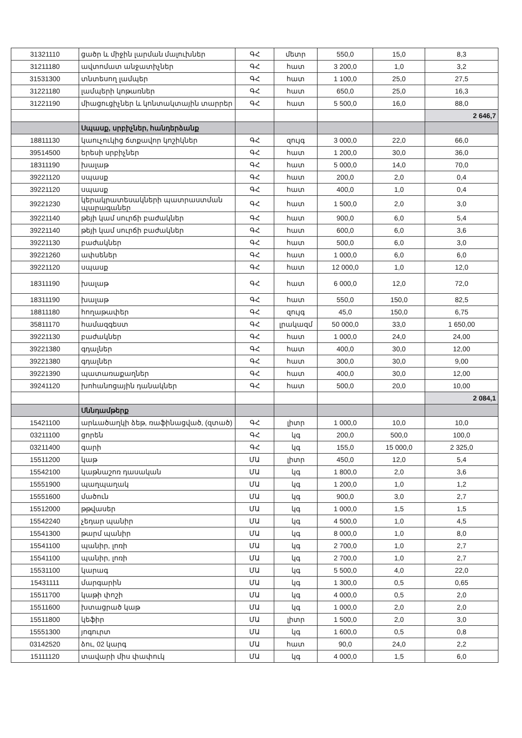| 31321110 | ցածր և միջին լարման մալուխներ | ԳՀ | մետր | 550,0 | 15,0 | 8,3 |
| 31211180 | ավտոմատ անջատիչներ | ԳՀ | հատ | 3 200,0 | 1,0 | 3,2 |
| 31531300 | տնտեսող լամպեր | ԳՀ | հատ | 1 100,0 | 25,0 | 27,5 |
| 31221180 | լամպերի կոթառներ | ԳՀ | հատ | 650,0 | 25,0 | 16,3 |
| 31221190 | միացուցիչներ և կոնտակտային տարրեր | ԳՀ | հատ | 5 500,0 | 16,0 | 88,0 |
| | | | | | | 2 646,7 |
| | Սպասք, սրբիչներ, հանդերձանք | | | | | |
| 18811130 | կաուչուկից ճտքավոր կոշիկներ | ԳՀ | զույգ | 3 000,0 | 22,0 | 66,0 |
| 39514500 | երեսի սրբիչներ | ԳՀ | հատ | 1 200,0 | 30,0 | 36,0 |
| 18311190 | խալաթ | ԳՀ | հատ | 5 000,0 | 14,0 | 70,0 |
| 39221120 | սպասք | ԳՀ | հատ | 200,0 | 2,0 | 0,4 |
| 39221120 | սպասք | ԳՀ | հատ | 400,0 | 1,0 | 0,4 |
| 39221230 | կերակրատեսակների պատրաստման պարագաներ | ԳՀ | հատ | 1 500,0 | 2,0 | 3,0 |
| 39221140 | թեյի կամ սուրճի բաժակներ | ԳՀ | հատ | 900,0 | 6,0 | 5,4 |
| 39221140 | թեյի կամ սուրճի բաժակներ | ԳՀ | հատ | 600,0 | 6,0 | 3,6 |
| 39221130 | բաժակներ | ԳՀ | հատ | 500,0 | 6,0 | 3,0 |
| 39221260 | ափսեներ | ԳՀ | հատ | 1 000,0 | 6,0 | 6,0 |
| 39221120 | սպասք | ԳՀ | հատ | 12 000,0 | 1,0 | 12,0 |
| 18311190 | խալաթ | ԳՀ | հատ | 6 000,0 | 12,0 | 72,0 |
| 18311190 | խալաթ | ԳՀ | հատ | 550,0 | 150,0 | 82,5 |
| 18811180 | հողաթափեր | ԳՀ | զույգ | 45,0 | 150,0 | 6,75 |
| 35811170 | համազգեստ | ԳՀ | լրակազմ | 50 000,0 | 33,0 | 1 650,00 |
| 39221130 | բաժակներ | ԳՀ | հատ | 1 000,0 | 24,0 | 24,00 |
| 39221380 | գդալներ | ԳՀ | հատ | 400,0 | 30,0 | 12,00 |
| 39221380 | գդալներ | ԳՀ | հատ | 300,0 | 30,0 | 9,00 |
| 39221390 | պատառաքաղներ | ԳՀ | հատ | 400,0 | 30,0 | 12,00 |
| 39241120 | խոհանոցային դանակներ | ԳՀ | հատ | 500,0 | 20,0 | 10,00 |
| | | | | | | 2 084,1 |
| | Սննդամթերք | | | | | |
| 15421100 | արևածաղկի ձեթ, ռաֆինացված, (զտած) | ԳՀ | լիտր | 1 000,0 | 10,0 | 10,0 |
| 03211100 | ցորեն | ԳՀ | կգ | 200,0 | 500,0 | 100,0 |
| 03211400 | գարի | ԳՀ | կգ | 155,0 | 15 000,0 | 2 325,0 |
| 15511200 | կաթ | ՄԱ | լիտր | 450,0 | 12,0 | 5,4 |
| 15542100 | կաթնաշոռ դասական | ՄԱ | կգ | 1 800,0 | 2,0 | 3,6 |
| 15551900 | պաղպաղակ | ՄԱ | կգ | 1 200,0 | 1,0 | 1,2 |
| 15551600 | մածուն | ՄԱ | կգ | 900,0 | 3,0 | 2,7 |
| 15512000 | թթվասեր | ՄԱ | կգ | 1 000,0 | 1,5 | 1,5 |
| 15542240 | չեդար պանիր | ՄԱ | կգ | 4 500,0 | 1,0 | 4,5 |
| 15541300 | թարմ պանիր | ՄԱ | կգ | 8 000,0 | 1,0 | 8,0 |
| 15541100 | պանիր, լոռի | ՄԱ | կգ | 2 700,0 | 1,0 | 2,7 |
| 15541100 | պանիր, լոռի | ՄԱ | կգ | 2 700,0 | 1,0 | 2,7 |
| 15531100 | կարագ | ՄԱ | կգ | 5 500,0 | 4,0 | 22,0 |
| 15431111 | մարգարին | ՄԱ | կգ | 1 300,0 | 0,5 | 0,65 |
| 15511700 | կաթի փոշի | ՄԱ | կգ | 4 000,0 | 0,5 | 2,0 |
| 15511600 | խտացրած կաթ | ՄԱ | կգ | 1 000,0 | 2,0 | 2,0 |
| 15511800 | կեֆիր | ՄԱ | լիտր | 1 500,0 | 2,0 | 3,0 |
| 15551300 | յոգուրտ | ՄԱ | կգ | 1 600,0 | 0,5 | 0,8 |
| 03142520 | ձու, 02 կարգ | ՄԱ | հատ | 90,0 | 24,0 | 2,2 |
| 15111120 | տավարի միս փափուկ | ՄԱ | կգ | 4 000,0 | 1,5 | 6,0 |